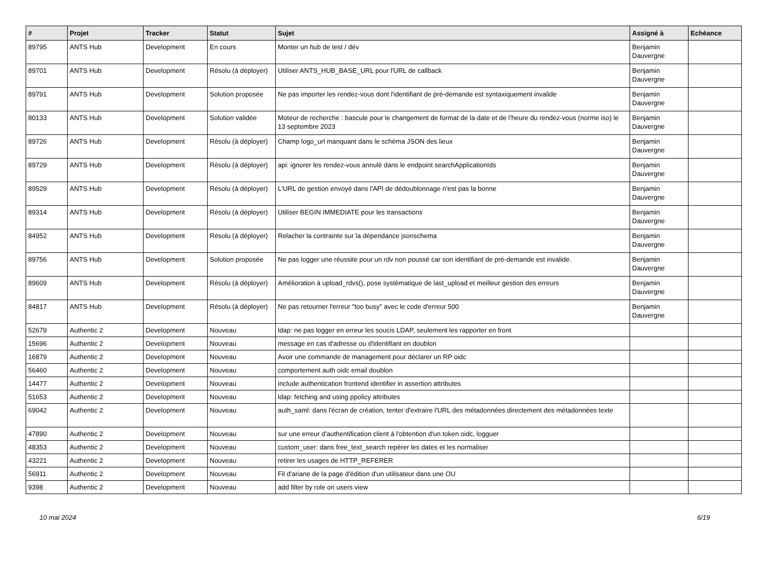| # | Projet | Tracker | Statut | Sujet | Assigné à | Echéance |
| --- | --- | --- | --- | --- | --- | --- |
| 89795 | ANTS Hub | Development | En cours | Monter un hub de test / dév | Benjamin Dauvergne | |
| 89701 | ANTS Hub | Development | Résolu (à déployer) | Utiliser ANTS_HUB_BASE_URL pour l'URL de callback | Benjamin Dauvergne | |
| 89791 | ANTS Hub | Development | Solution proposée | Ne pas importer les rendez-vous dont l'identifiant de pré-demande est syntaxiquement invalide | Benjamin Dauvergne | |
| 80133 | ANTS Hub | Development | Solution validée | Moteur de recherche : bascule pour le changement de format de la date et de l’heure du rendez-vous (norme iso) le 13 septembre 2023 | Benjamin Dauvergne | |
| 89726 | ANTS Hub | Development | Résolu (à déployer) | Champ logo_url manquant dans le schéma JSON des lieux | Benjamin Dauvergne | |
| 89729 | ANTS Hub | Development | Résolu (à déployer) | api: ignorer les rendez-vous annulé dans le endpoint searchApplicationIds | Benjamin Dauvergne | |
| 89529 | ANTS Hub | Development | Résolu (à déployer) | L'URL de gestion envoyé dans l'API de dédoublonnage n'est pas la bonne | Benjamin Dauvergne | |
| 89314 | ANTS Hub | Development | Résolu (à déployer) | Utiliser BEGIN IMMEDIATE pour les transactions | Benjamin Dauvergne | |
| 84952 | ANTS Hub | Development | Résolu (à déployer) | Relacher la contrainte sur la dépendance jsonschema | Benjamin Dauvergne | |
| 89756 | ANTS Hub | Development | Solution proposée | Ne pas logger une réussite pour un rdv non poussé car son identifiant de pré-demande est invalide. | Benjamin Dauvergne | |
| 89609 | ANTS Hub | Development | Résolu (à déployer) | Amélioration à upload_rdvs(), pose systématique de last_upload et meilleur gestion des erreurs | Benjamin Dauvergne | |
| 84817 | ANTS Hub | Development | Résolu (à déployer) | Ne pas retourner l'erreur "too busy" avec le code d'erreur 500 | Benjamin Dauvergne | |
| 52679 | Authentic 2 | Development | Nouveau | ldap: ne pas logger en erreur les soucis LDAP, seulement les rapporter en front | | |
| 15696 | Authentic 2 | Development | Nouveau | message en cas d'adresse ou d'identifiant en doublon | | |
| 16879 | Authentic 2 | Development | Nouveau | Avoir une commande de management pour déclarer un RP oidc | | |
| 56460 | Authentic 2 | Development | Nouveau | comportement auth oidc email doublon | | |
| 14477 | Authentic 2 | Development | Nouveau | include authentication frontend identifier in assertion attributes | | |
| 51653 | Authentic 2 | Development | Nouveau | ldap: fetching and using ppolicy attributes | | |
| 69042 | Authentic 2 | Development | Nouveau | auth_saml: dans l'écran de création, tenter d'extraire l'URL des métadonnées directement des métadonnées texte | | |
| 47890 | Authentic 2 | Development | Nouveau | sur une erreur d'authentification client à l'obtention d'un token oidc, logguer | | |
| 48353 | Authentic 2 | Development | Nouveau | custom_user: dans free_text_search repérer les dates et les normaliser | | |
| 43221 | Authentic 2 | Development | Nouveau | retirer les usages de HTTP_REFERER | | |
| 56911 | Authentic 2 | Development | Nouveau | Fil d'ariane de la page d'édition d'un utilisateur dans une OU | | |
| 9398 | Authentic 2 | Development | Nouveau | add filter by role on users view | | |
10 mai 2024 6/19